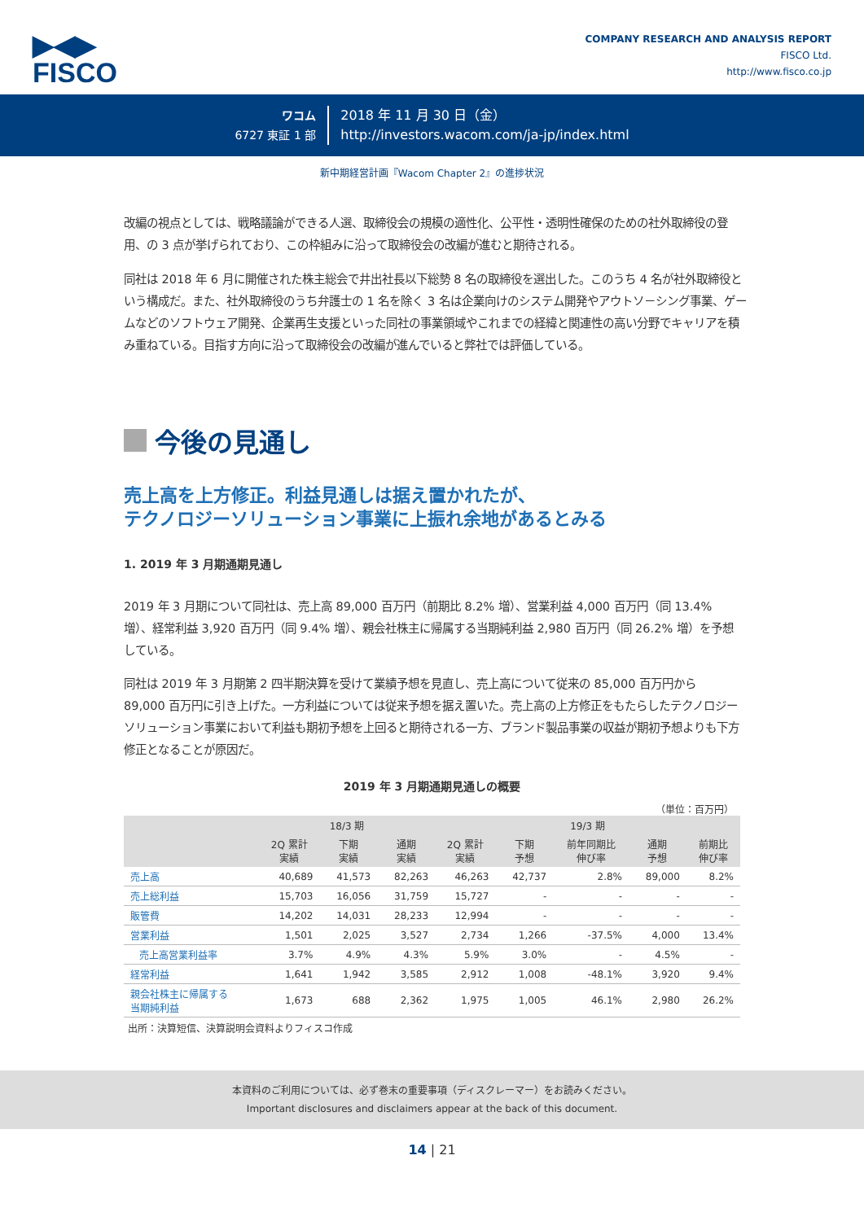▶◀▶
FISCO
COMPANY RESEARCH AND ANALYSIS REPORT
FISCO Ltd.
http://www.fisco.co.jp
ワコム
6727 東証 1 部
2018 年 11 月 30 日（金）
http://investors.wacom.com/ja-jp/index.html
新中期経営計画『Wacom Chapter 2』の進捗状況
改編の視点としては、戦略議論ができる人選、取締役会の規模の適性化、公平性・透明性確保のための社外取締役の登用、の 3 点が挙げられており、この枠組みに沿って取締役会の改編が進むと期待される。
同社は 2018 年 6 月に開催された株主総会で井出社長以下総勢 8 名の取締役を選出した。このうち 4 名が社外取締役という構成だ。また、社外取締役のうち弁護士の 1 名を除く 3 名は企業向けのシステム開発やアウトソ－シング事業、ゲームなどのソフトウェア開発、企業再生支援といった同社の事業領域やこれまでの経緯と関連性の高い分野でキャリアを積み重ねている。目指す方向に沿って取締役会の改編が進んでいると弊社では評価している。
今後の見通し
売上高を上方修正。利益見通しは据え置かれたが、
テクノロジーソリューション事業に上振れ余地があるとみる
1. 2019 年 3 月期通期見通し
2019 年 3 月期について同社は、売上高 89,000 百万円（前期比 8.2% 増）、営業利益 4,000 百万円（同 13.4% 増）、経常利益 3,920 百万円（同 9.4% 増）、親会社株主に帰属する当期純利益 2,980 百万円（同 26.2% 増）を予想している。
同社は 2019 年 3 月期第 2 四半期決算を受けて業績予想を見直し、売上高について従来の 85,000 百万円から 89,000 百万円に引き上げた。一方利益については従来予想を据え置いた。売上高の上方修正をもたらしたテクノロジーソリューション事業において利益も期初予想を上回ると期待される一方、ブランド製品事業の収益が期初予想よりも下方修正となることが原因だ。
2019 年 3 月期通期見通しの概要
（単位：百万円）
| | 18/3 期 | | | 19/3 期 | | | | |
| --- | --- | --- | --- | --- | --- | --- | --- | --- |
| | 2Q 累計 実績 | 下期 実績 | 通期 実績 | 2Q 累計 実績 | 下期 予想 | 前年同期比 伸び率 | 通期 予想 | 前期比 伸び率 |
| 売上高 | 40,689 | 41,573 | 82,263 | 46,263 | 42,737 | 2.8% | 89,000 | 8.2% |
| 売上総利益 | 15,703 | 16,056 | 31,759 | 15,727 | - | - | - | - |
| 販管費 | 14,202 | 14,031 | 28,233 | 12,994 | - | - | - | - |
| 営業利益 | 1,501 | 2,025 | 3,527 | 2,734 | 1,266 | -37.5% | 4,000 | 13.4% |
| 売上高営業利益率 | 3.7% | 4.9% | 4.3% | 5.9% | 3.0% | - | 4.5% | - |
| 経常利益 | 1,641 | 1,942 | 3,585 | 2,912 | 1,008 | -48.1% | 3,920 | 9.4% |
| 親会社株主に帰属する 当期純利益 | 1,673 | 688 | 2,362 | 1,975 | 1,005 | 46.1% | 2,980 | 26.2% |
出所：決算短信、決算説明会資料よりフィスコ作成
本資料のご利用については、必ず巻末の重要事項（ディスクレーマー）をお読みください。
Important disclosures and disclaimers appear at the back of this document.
14 | 21